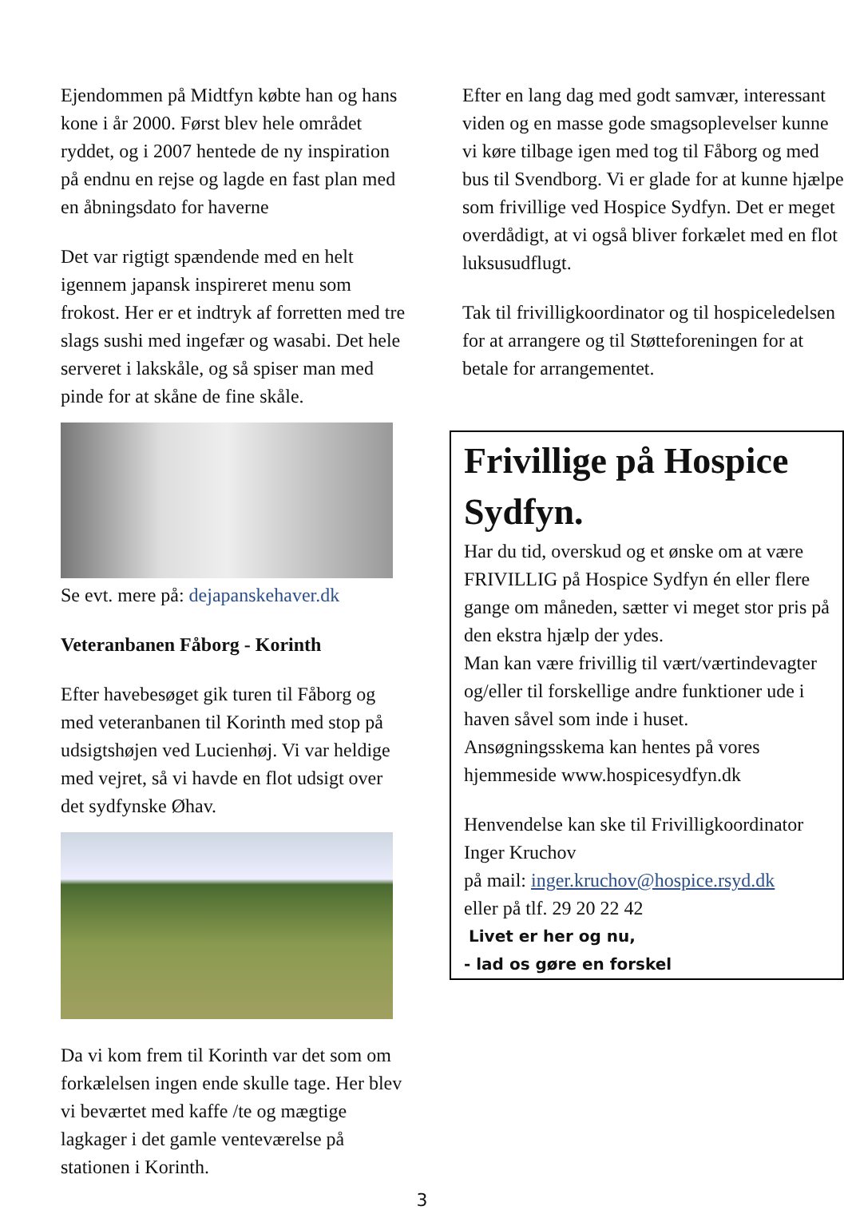Ejendommen på Midtfyn købte han og hans kone i år 2000. Først blev hele området ryddet, og i 2007 hentede de ny inspiration på endnu en rejse og lagde en fast plan med en åbningsdato for haverne
Det var rigtigt spændende med en helt igennem japansk inspireret menu som frokost. Her er et indtryk af forretten med tre slags sushi med ingefær og wasabi. Det hele serveret i lakskåle, og så spiser man med pinde for at skåne de fine skåle.
Se evt. mere på: dejapanskehaver.dk
Veteranbanen Fåborg - Korinth
Efter havebesøget gik turen til Fåborg og med veteranbanen til Korinth med stop på udsigtshøjen ved Lucienhøj. Vi var heldige med vejret, så vi havde en flot udsigt over det sydfynske Øhav.
Da vi kom frem til Korinth var det som om forkælelsen ingen ende skulle tage. Her blev vi beværtet med kaffe /te og mægtige lagkager i det gamle venteværelse på stationen i Korinth.
Efter en lang dag med godt samvær, interessant viden og en masse gode smagsoplevelser kunne vi køre tilbage igen med tog til Fåborg og med bus til Svendborg. Vi er glade for at kunne hjælpe som frivillige ved Hospice Sydfyn. Det er meget overdådigt, at vi også bliver forkælet med en flot luksusudflugt.
Tak til frivilligkoordinator og til hospiceledelsen for at arrangere og til Støtteforeningen for at betale for arrangementet.
Frivillige på Hospice Sydfyn.
Har du tid, overskud og et ønske om at være FRIVILLIG på Hospice Sydfyn én eller flere gange om måneden, sætter vi meget stor pris på den ekstra hjælp der ydes.
Man kan være frivillig til vært/værtindevagter og/eller til forskellige andre funktioner ude i haven såvel som inde i huset. Ansøgningsskema kan hentes på vores hjemmeside www.hospicesydfyn.dk
Henvendelse kan ske til Frivilligkoordinator Inger Kruchov
på mail: inger.kruchov@hospice.rsyd.dk
eller på tlf. 29 20 22 42
Livet er her og nu,
- lad os gøre en forskel
3